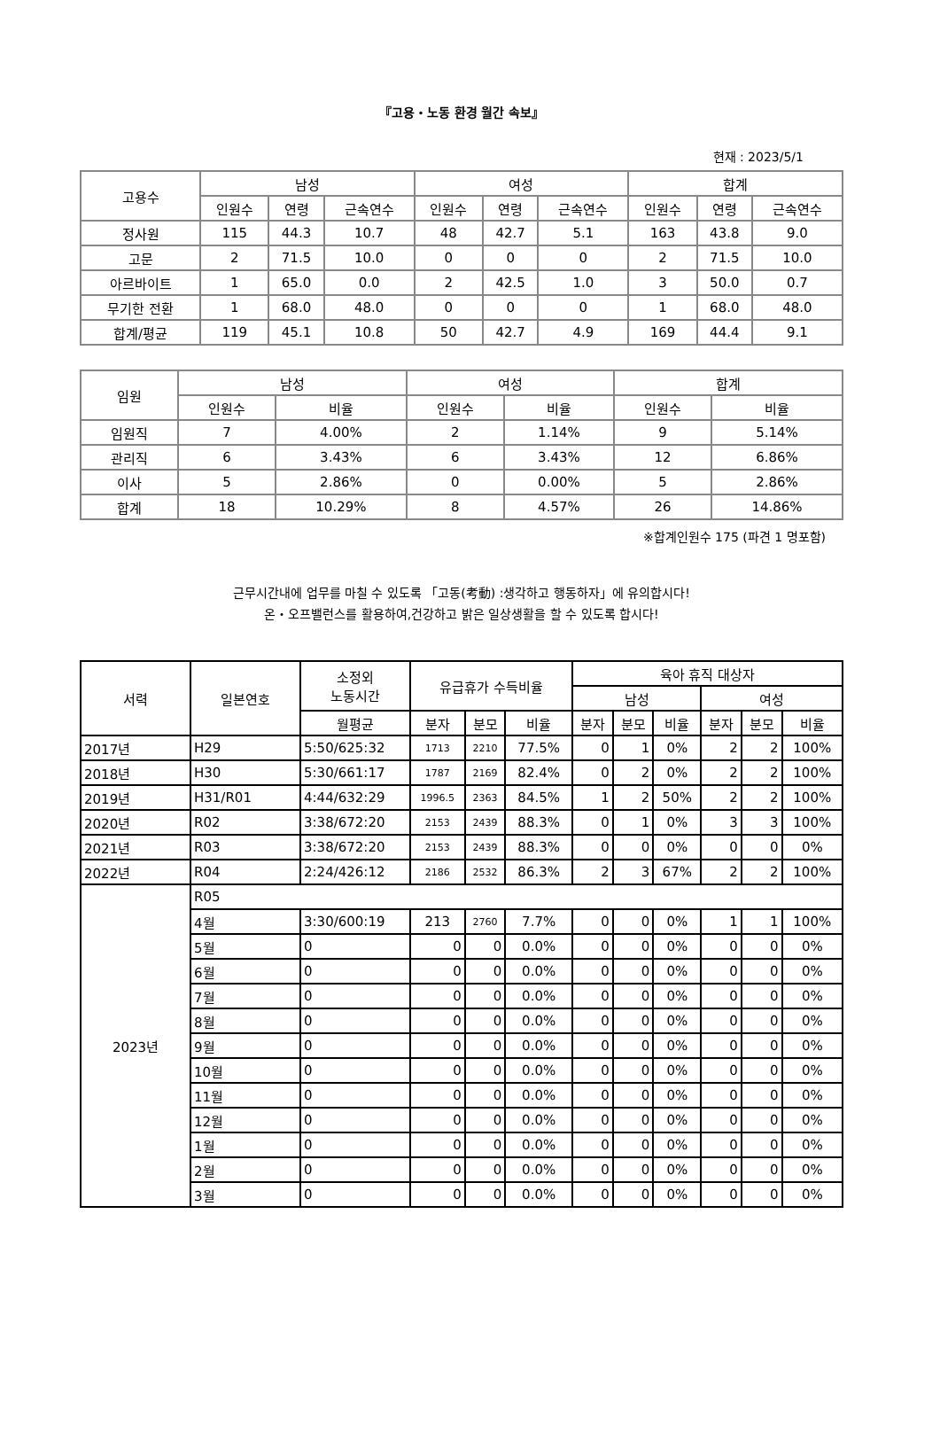『고용・노동 환경 월간 속보』
현재 : 2023/5/1
| 고용수 | 남성 | | | 여성 | | | 합계 | | |
| --- | --- | --- | --- | --- | --- | --- | --- | --- | --- |
| | 인원수 | 연령 | 근속연수 | 인원수 | 연령 | 근속연수 | 인원수 | 연령 | 근속연수 |
| 정사원 | 115 | 44.3 | 10.7 | 48 | 42.7 | 5.1 | 163 | 43.8 | 9.0 |
| 고문 | 2 | 71.5 | 10.0 | 0 | 0 | 0 | 2 | 71.5 | 10.0 |
| 아르바이트 | 1 | 65.0 | 0.0 | 2 | 42.5 | 1.0 | 3 | 50.0 | 0.7 |
| 무기한 전환 | 1 | 68.0 | 48.0 | 0 | 0 | 0 | 1 | 68.0 | 48.0 |
| 합계/평균 | 119 | 45.1 | 10.8 | 50 | 42.7 | 4.9 | 169 | 44.4 | 9.1 |
| 임원 | 남성 | | 여성 | | 합계 | |
| --- | --- | --- | --- | --- | --- | --- |
| | 인원수 | 비율 | 인원수 | 비율 | 인원수 | 비율 |
| 임원직 | 7 | 4.00% | 2 | 1.14% | 9 | 5.14% |
| 관리직 | 6 | 3.43% | 6 | 3.43% | 12 | 6.86% |
| 이사 | 5 | 2.86% | 0 | 0.00% | 5 | 2.86% |
| 합계 | 18 | 10.29% | 8 | 4.57% | 26 | 14.86% |
※합계인원수 175 (파견 1 명포함)
근무시간내에 업무를 마칠 수 있도록 「고동(考動) :생각하고 행동하자」에 유의합시다!
온・오프밸런스를 활용하여,건강하고 밝은 일상생활을 할 수 있도록 합시다!
| 서력 | 일본연호 | 소정외 노동시간 | 유급휴가 수득비율 | | | 육아 휴직 대상자 | | | | | |
| --- | --- | --- | --- | --- | --- | --- | --- | --- | --- | --- | --- |
| | | | | | | 남성 | | | 여성 | | |
| | | 월평균 | 분자 | 분모 | 비율 | 분자 | 분모 | 비율 | 분자 | 분모 | 비율 |
| 2017년 | H29 | 5:50/625:32 | 1713 | 2210 | 77.5% | 0 | 1 | 0% | 2 | 2 | 100% |
| 2018년 | H30 | 5:30/661:17 | 1787 | 2169 | 82.4% | 0 | 2 | 0% | 2 | 2 | 100% |
| 2019년 | H31/R01 | 4:44/632:29 | 1996.5 | 2363 | 84.5% | 1 | 2 | 50% | 2 | 2 | 100% |
| 2020년 | R02 | 3:38/672:20 | 2153 | 2439 | 88.3% | 0 | 1 | 0% | 3 | 3 | 100% |
| 2021년 | R03 | 3:38/672:20 | 2153 | 2439 | 88.3% | 0 | 0 | 0% | 0 | 0 | 0% |
| 2022년 | R04 | 2:24/426:12 | 2186 | 2532 | 86.3% | 2 | 3 | 67% | 2 | 2 | 100% |
| 2023년 | R05 | | | | | | | | | | |
| | 4월 | 3:30/600:19 | 213 | 2760 | 7.7% | 0 | 0 | 0% | 1 | 1 | 100% |
| | 5월 | 0 | 0 | 0 | 0.0% | 0 | 0 | 0% | 0 | 0 | 0% |
| | 6월 | 0 | 0 | 0 | 0.0% | 0 | 0 | 0% | 0 | 0 | 0% |
| | 7월 | 0 | 0 | 0 | 0.0% | 0 | 0 | 0% | 0 | 0 | 0% |
| | 8월 | 0 | 0 | 0 | 0.0% | 0 | 0 | 0% | 0 | 0 | 0% |
| | 9월 | 0 | 0 | 0 | 0.0% | 0 | 0 | 0% | 0 | 0 | 0% |
| | 10월 | 0 | 0 | 0 | 0.0% | 0 | 0 | 0% | 0 | 0 | 0% |
| | 11월 | 0 | 0 | 0 | 0.0% | 0 | 0 | 0% | 0 | 0 | 0% |
| | 12월 | 0 | 0 | 0 | 0.0% | 0 | 0 | 0% | 0 | 0 | 0% |
| | 1월 | 0 | 0 | 0 | 0.0% | 0 | 0 | 0% | 0 | 0 | 0% |
| | 2월 | 0 | 0 | 0 | 0.0% | 0 | 0 | 0% | 0 | 0 | 0% |
| | 3월 | 0 | 0 | 0 | 0.0% | 0 | 0 | 0% | 0 | 0 | 0% |